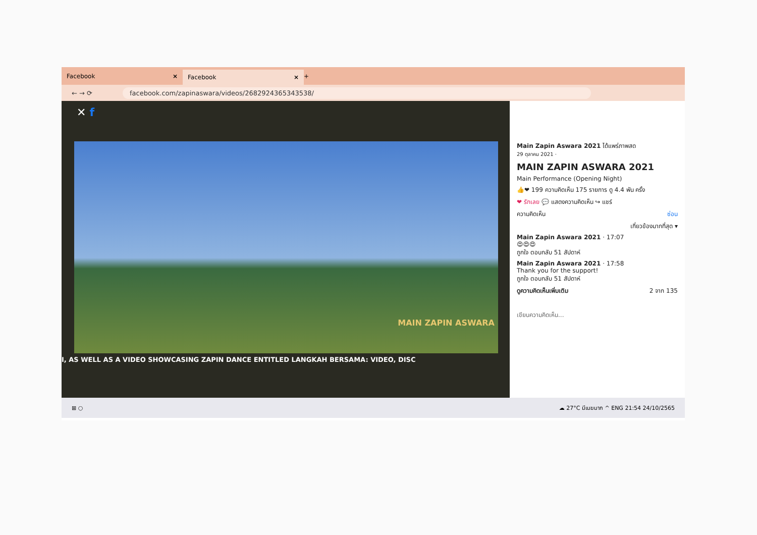Facebook ×
Facebook ×
+
← → ⟳ facebook.com/zapinaswara/videos/2682924365343538/
✕ f
I, AS WELL AS A VIDEO SHOWCASING ZAPIN DANCE ENTITLED LANGKAH BERSAMA: VIDEO, DISC
MAIN ZAPIN ASWARA
Main Zapin Aswara 2021 ได้แพร่ภาพสด
29 ตุลาคม 2021 ·
MAIN ZAPIN ASWARA 2021
Main Performance (Opening Night)
👍❤ 199 ความคิดเห็น 175 รายการ ดู 4.4 พัน ครั้ง
❤ รักเลย 💬 แสดงความคิดเห็น ↪ แชร์
ความคิดเห็น ซ่อน
เกี่ยวข้องมากที่สุด ▾
Main Zapin Aswara 2021 · 17:07
😍😍😍
ถูกใจ ตอบกลับ 51 สัปดาห์
Main Zapin Aswara 2021 · 17:58
Thank you for the support!
ถูกใจ ตอบกลับ 51 สัปดาห์
ดูความคิดเห็นเพิ่มเติม 2 จาก 135
เขียนความคิดเห็น...
⊞ ○ ☁ 27°C มีเมฆมาก ^ ENG 21:54 24/10/2565